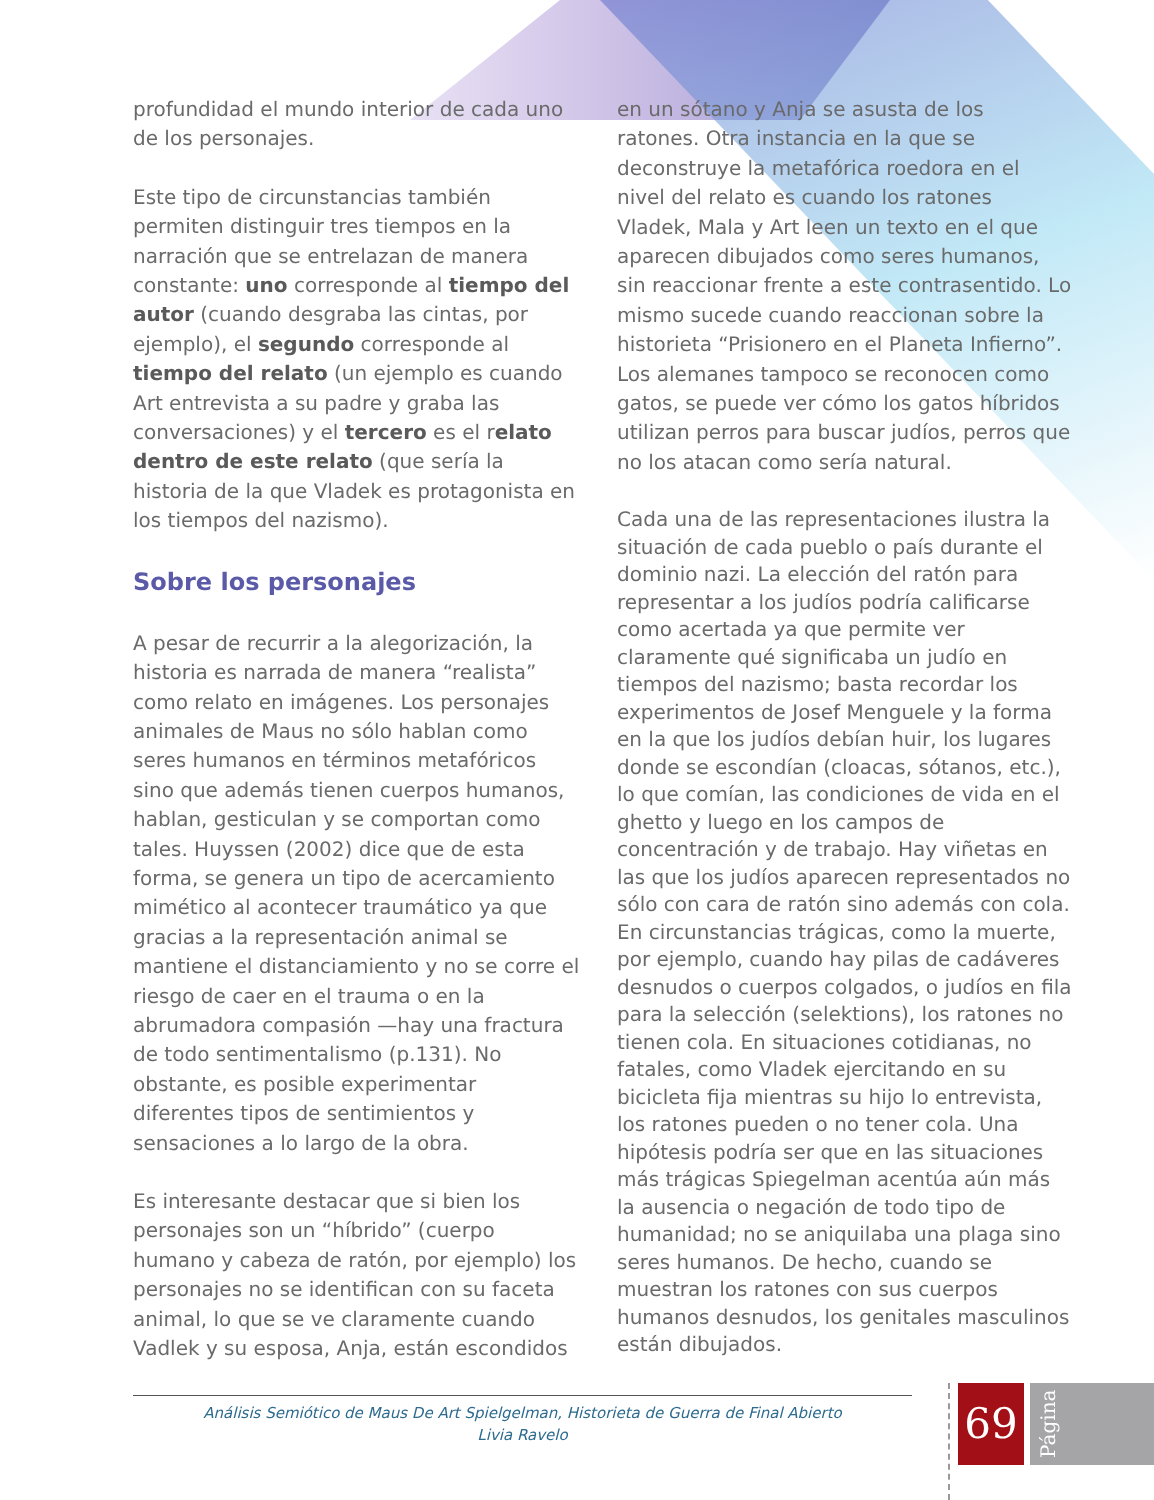profundidad el mundo interior de cada uno de los personajes.
Este tipo de circunstancias también permiten distinguir tres tiempos en la narración que se entrelazan de manera constante: uno corresponde al tiempo del autor (cuando desgraba las cintas, por ejemplo), el segundo corresponde al tiempo del relato (un ejemplo es cuando Art entrevista a su padre y graba las conversaciones) y el tercero es el relato dentro de este relato (que sería la historia de la que Vladek es protagonista en los tiempos del nazismo).
Sobre los personajes
A pesar de recurrir a la alegorización, la historia es narrada de manera “realista” como relato en imágenes. Los personajes animales de Maus no sólo hablan como seres humanos en términos metafóricos sino que además tienen cuerpos humanos, hablan, gesticulan y se comportan como tales. Huyssen (2002) dice que de esta forma, se genera un tipo de acercamiento mimético al acontecer traumático ya que gracias a la representación animal se mantiene el distanciamiento y no se corre el riesgo de caer en el trauma o en la abrumadora compasión —hay una fractura de todo sentimentalismo (p.131). No obstante, es posible experimentar diferentes tipos de sentimientos y sensaciones a lo largo de la obra.
Es interesante destacar que si bien los personajes son un “híbrido” (cuerpo humano y cabeza de ratón, por ejemplo) los personajes no se identifican con su faceta animal, lo que se ve claramente cuando Vadlek y su esposa, Anja, están escondidos
en un sótano y Anja se asusta de los ratones. Otra instancia en la que se deconstruye la metafórica roedora en el nivel del relato es cuando los ratones Vladek, Mala y Art leen un texto en el que aparecen dibujados como seres humanos, sin reaccionar frente a este contrasentido. Lo mismo sucede cuando reaccionan sobre la historieta “Prisionero en el Planeta Infierno”. Los alemanes tampoco se reconocen como gatos, se puede ver cómo los gatos híbridos utilizan perros para buscar judíos, perros que no los atacan como sería natural.
Cada una de las representaciones ilustra la situación de cada pueblo o país durante el dominio nazi. La elección del ratón para representar a los judíos podría calificarse como acertada ya que permite ver claramente qué significaba un judío en tiempos del nazismo; basta recordar los experimentos de Josef Menguele y la forma en la que los judíos debían huir, los lugares donde se escondían (cloacas, sótanos, etc.), lo que comían, las condiciones de vida en el ghetto y luego en los campos de concentración y de trabajo. Hay viñetas en las que los judíos aparecen representados no sólo con cara de ratón sino además con cola. En circunstancias trágicas, como la muerte, por ejemplo, cuando hay pilas de cadáveres desnudos o cuerpos colgados, o judíos en fila para la selección (selektions), los ratones no tienen cola. En situaciones cotidianas, no fatales, como Vladek ejercitando en su bicicleta fija mientras su hijo lo entrevista, los ratones pueden o no tener cola. Una hipótesis podría ser que en las situaciones más trágicas Spiegelman acentúa aún más la ausencia o negación de todo tipo de humanidad; no se aniquilaba una plaga sino seres humanos. De hecho, cuando se muestran los ratones con sus cuerpos humanos desnudos, los genitales masculinos están dibujados.
Análisis Semiótico de Maus De Art Spielgelman, Historieta de Guerra de Final Abierto
Livia Ravelo
69 Página